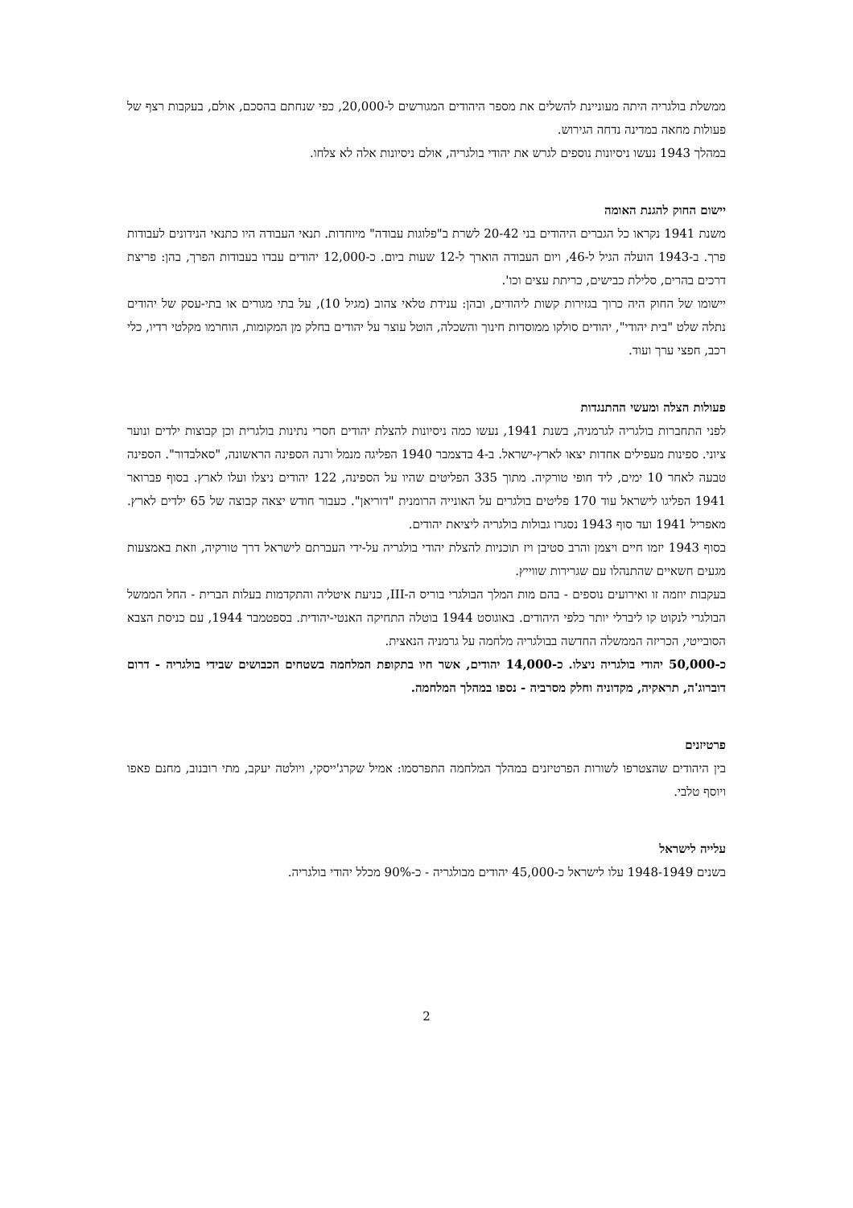ממשלת בולגריה היתה מעוניינת להשלים את מספר היהודים המגורשים ל-20,000, כפי שנחתם בהסכם, אולם, בעקבות רצף של פעולות מחאה במדינה נדחה הגירוש.
במהלך 1943 נעשו ניסיונות נוספים לגרש את יהודי בולגריה, אולם ניסיונות אלה לא צלחו.
יישום החוק להגנת האומה
משנת 1941 נקראו כל הגברים היהודים בני 20-42 לשרת ב"פלוגות עבודה" מיוחדות. תנאי העבודה היו כתנאי הנידונים לעבודות פרך. ב-1943 הועלה הגיל ל-46, ויום העבודה הוארך ל-12 שעות ביום. כ-12,000 יהודים עבדו בעבודות הפרך, בהן: פריצת דרכים בהרים, סלילת כבישים, כריתת עצים וכו'.
יישומו של החוק היה כרוך בגזירות קשות ליהודים, ובהן: ענידת טלאי צהוב (מגיל 10), על בתי מגורים או בתי-עסק של יהודים נתלה שלט "בית יהודי", יהודים סולקו ממוסדות חינוך והשכלה, הוטל עוצר על יהודים בחלק מן המקומות, הוחרמו מקלטי רדיו, כלי רכב, חפצי ערך ועוד.
פעולות הצלה ומעשי ההתנגדות
לפני התחברות בולגריה לגרמניה, בשנת 1941, נעשו כמה ניסיונות להצלת יהודים חסרי נתינות בולגרית וכן קבוצות ילדים ונוער ציוני. ספינות מעפילים אחדות יצאו לארץ-ישראל. ב-4 בדצמבר 1940 הפליגה מנמל ורנה הספינה הראשונה, "סאלבדור". הספינה טבעה לאחר 10 ימים, ליד חופי טורקיה. מתוך 335 הפליטים שהיו על הספינה, 122 יהודים ניצלו ועלו לארץ. בסוף פברואר 1941 הפליגו לישראל עוד 170 פליטים בולגרים על האונייה הרומנית "דוריאן". כעבור חודש יצאה קבוצה של 65 ילדים לארץ. מאפריל 1941 ועד סוף 1943 נסגרו גבולות בולגריה ליציאת יהודים.
בסוף 1943 יזמו חיים ויצמן והרב סטיבן ויז תוכניות להצלת יהודי בולגריה על-ידי העברתם לישראל דרך טורקיה, וזאת באמצעות מגעים חשאיים שהתנהלו עם שגרירות שווייץ.
בעקבות יוזמה זו ואירועים נוספים - בהם מות המלך הבולגרי בוריס ה-III, כניעת איטליה והתקדמות בעלות הברית - החל הממשל הבולגרי לנקוט קו ליברלי יותר כלפי היהודים. באוגוסט 1944 בוטלה התחיקה האנטי-יהודית. בספטמבר 1944, עם כניסת הצבא הסובייטי, הכריזה הממשלה החדשה בבולגריה מלחמה על גרמניה הנאצית.
כ-50,000 יהודי בולגריה ניצלו. כ-14,000 יהודים, אשר חיו בתקופת המלחמה בשטחים הכבושים שבידי בולגריה - דרום דוברוג'ה, תראקיה, מקדוניה וחלק מסרביה - נספו במהלך המלחמה.
פרטיזנים
בין היהודים שהצטרפו לשורות הפרטיזנים במהלך המלחמה התפרסמו: אמיל שקרג'ייסקי, ויולטה יעקב, מתי רובנוב, מחנם פאפו ויוסף טלבי.
עלייה לישראל
בשנים 1948-1949 עלו לישראל כ-45,000 יהודים מבולגריה - כ-90% מכלל יהודי בולגריה.
2